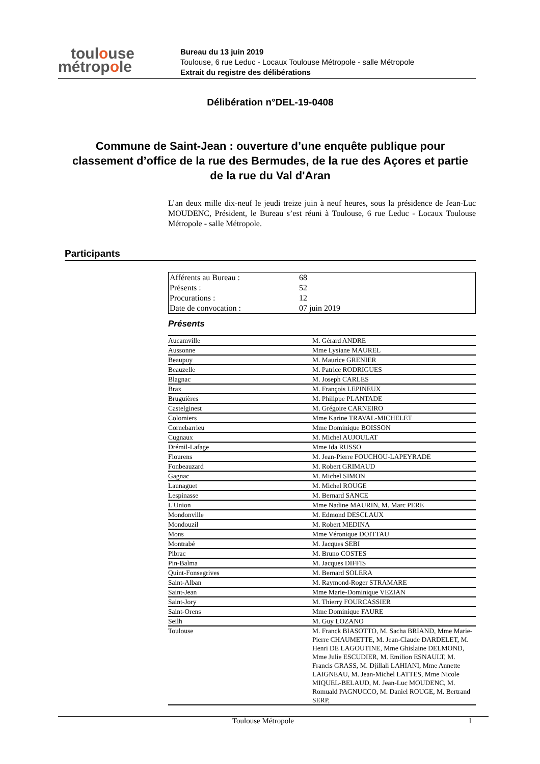toulouse
métropole
Bureau du 13 juin 2019
Toulouse, 6 rue Leduc - Locaux Toulouse Métropole - salle Métropole
Extrait du registre des délibérations
Délibération n°DEL-19-0408
Commune de Saint-Jean : ouverture d’une enquête publique pour classement d’office de la rue des Bermudes, de la rue des Açores et partie de la rue du Val d'Aran
L’an deux mille dix-neuf le jeudi treize juin à neuf heures, sous la présidence de Jean-Luc MOUDENC, Président, le Bureau s’est réuni à Toulouse, 6 rue Leduc - Locaux Toulouse Métropole - salle Métropole.
Participants
| Afférents au Bureau : | 68 |
| Présents : | 52 |
| Procurations : | 12 |
| Date de convocation : | 07 juin 2019 |
Présents
| Aucamville | M. Gérard ANDRE |
| Aussonne | Mme Lysiane MAUREL |
| Beaupuy | M. Maurice GRENIER |
| Beauzelle | M. Patrice RODRIGUES |
| Blagnac | M. Joseph CARLES |
| Brax | M. François LEPINEUX |
| Bruguières | M. Philippe PLANTADE |
| Castelginest | M. Grégoire CARNEIRO |
| Colomiers | Mme Karine TRAVAL-MICHELET |
| Cornebarrieu | Mme Dominique BOISSON |
| Cugnaux | M. Michel AUJOULAT |
| Drémil-Lafage | Mme Ida RUSSO |
| Flourens | M. Jean-Pierre FOUCHOU-LAPEYRADE |
| Fonbeauzard | M. Robert GRIMAUD |
| Gagnac | M. Michel SIMON |
| Launaguet | M. Michel ROUGE |
| Lespinasse | M. Bernard SANCE |
| L'Union | Mme Nadine MAURIN, M. Marc PERE |
| Mondonville | M. Edmond DESCLAUX |
| Mondouzil | M. Robert MEDINA |
| Mons | Mme Véronique DOITTAU |
| Montrabé | M. Jacques SEBI |
| Pibrac | M. Bruno COSTES |
| Pin-Balma | M. Jacques DIFFIS |
| Quint-Fonsegrives | M. Bernard SOLERA |
| Saint-Alban | M. Raymond-Roger STRAMARE |
| Saint-Jean | Mme Marie-Dominique VEZIAN |
| Saint-Jory | M. Thierry FOURCASSIER |
| Saint-Orens | Mme Dominique FAURE |
| Seilh | M. Guy LOZANO |
| Toulouse | M. Franck BIASOTTO, M. Sacha BRIAND, Mme Marie-Pierre CHAUMETTE, M. Jean-Claude DARDELET, M. Henri DE LAGOUTINE, Mme Ghislaine DELMOND, Mme Julie ESCUDIER, M. Emilion ESNAULT, M. Francis GRASS, M. Djillali LAHIANI, Mme Annette LAIGNEAU, M. Jean-Michel LATTES, Mme Nicole MIQUEL-BELAUD, M. Jean-Luc MOUDENC, M. Romuald PAGNUCCO, M. Daniel ROUGE, M. Bertrand SERP, |
Toulouse Métropole 1